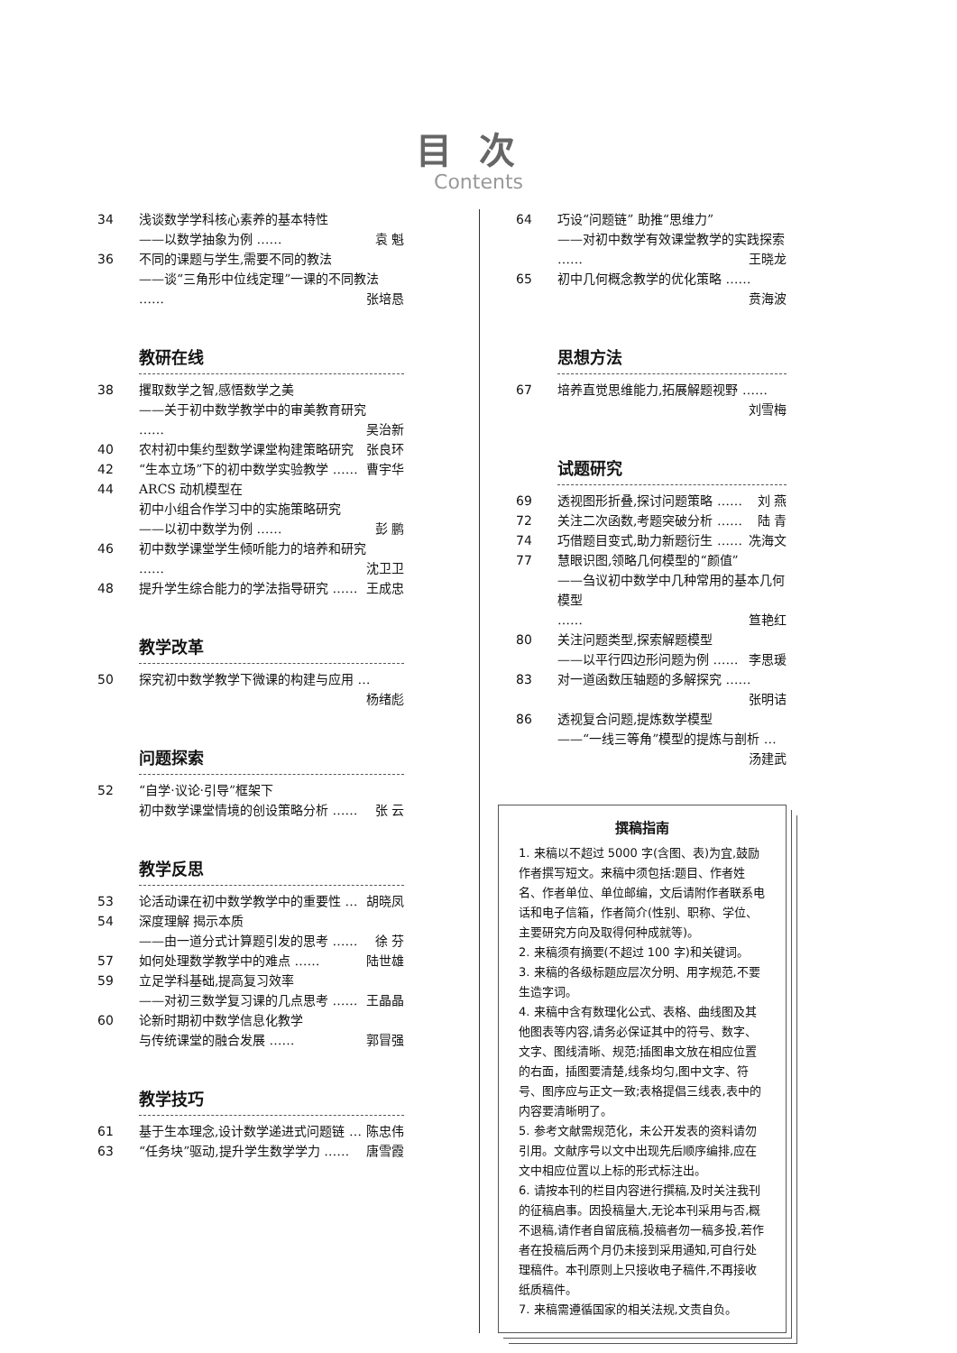目次
Contents
34 浅谈数学学科核心素养的基本特性
——以数学抽象为例 …… 袁 魁
36 不同的课题与学生,需要不同的教法
——谈“三角形中位线定理”一课的不同教法
…… 张培恳
教研在线
38 攫取数学之智,感悟数学之美
——关于初中数学教学中的审美教育研究
…… 吴治新
40 农村初中集约型数学课堂构建策略研究 张良环
42 “生本立场”下的初中数学实验教学 …… 曹宇华
44 ARCS 动机模型在
初中小组合作学习中的实施策略研究
——以初中数学为例 …… 彭 鹏
46 初中数学课堂学生倾听能力的培养和研究
…… 沈卫卫
48 提升学生综合能力的学法指导研究 …… 王成忠
教学改革
50 探究初中数学教学下微课的构建与应用 … 杨绪彪
问题探索
52 “自学·议论·引导”框架下
初中数学课堂情境的创设策略分析 …… 张 云
教学反思
53 论活动课在初中数学教学中的重要性 … 胡晓凤
54 深度理解 揭示本质
——由一道分式计算题引发的思考 …… 徐 芬
57 如何处理数学教学中的难点 …… 陆世雄
59 立足学科基础,提高复习效率
——对初三数学复习课的几点思考 …… 王晶晶
60 论新时期初中数学信息化教学
与传统课堂的融合发展 …… 郭冒强
教学技巧
61 基于生本理念,设计数学递进式问题链 … 陈忠伟
63 “任务块”驱动,提升学生数学学力 …… 唐雪霞
64 巧设“问题链” 助推“思维力”
——对初中数学有效课堂教学的实践探索
…… 王晓龙
65 初中几何概念教学的优化策略 …… 贲海波
思想方法
67 培养直觉思维能力,拓展解题视野 …… 刘雪梅
试题研究
69 透视图形折叠,探讨问题策略 …… 刘 燕
72 关注二次函数,考题突破分析 …… 陆 青
74 巧借题目变式,助力新题衍生 …… 冼海文
77 慧眼识图,领略几何模型的“颜值”
——刍议初中数学中几种常用的基本几何模型
…… 笪艳红
80 关注问题类型,探索解题模型
——以平行四边形问题为例 …… 李思瑗
83 对一道函数压轴题的多解探究 …… 张明诘
86 透视复合问题,提炼数学模型
——“一线三等角”模型的提炼与剖析 … 汤建武
撰稿指南
1. 来稿以不超过 5000 字(含图、表)为宜,鼓励作者撰写短文。来稿中须包括:题目、作者姓名、作者单位、单位邮编，文后请附作者联系电话和电子信箱，作者简介(性别、职称、学位、主要研究方向及取得何种成就等)。
2. 来稿须有摘要(不超过 100 字)和关键词。
3. 来稿的各级标题应层次分明、用字规范,不要生造字词。
4. 来稿中含有数理化公式、表格、曲线图及其他图表等内容,请务必保证其中的符号、数字、文字、图线清晰、规范;插图串文放在相应位置的右面，插图要清楚,线条均匀,图中文字、符号、图序应与正文一致;表格提倡三线表,表中的内容要清晰明了。
5. 参考文献需规范化，未公开发表的资料请勿引用。文献序号以文中出现先后顺序编排,应在文中相应位置以上标的形式标注出。
6. 请按本刊的栏目内容进行撰稿,及时关注我刊的征稿启事。因投稿量大,无论本刊采用与否,概不退稿,请作者自留底稿,投稿者勿一稿多投,若作者在投稿后两个月仍未接到采用通知,可自行处理稿件。本刊原则上只接收电子稿件,不再接收纸质稿件。
7. 来稿需遵循国家的相关法规,文责自负。